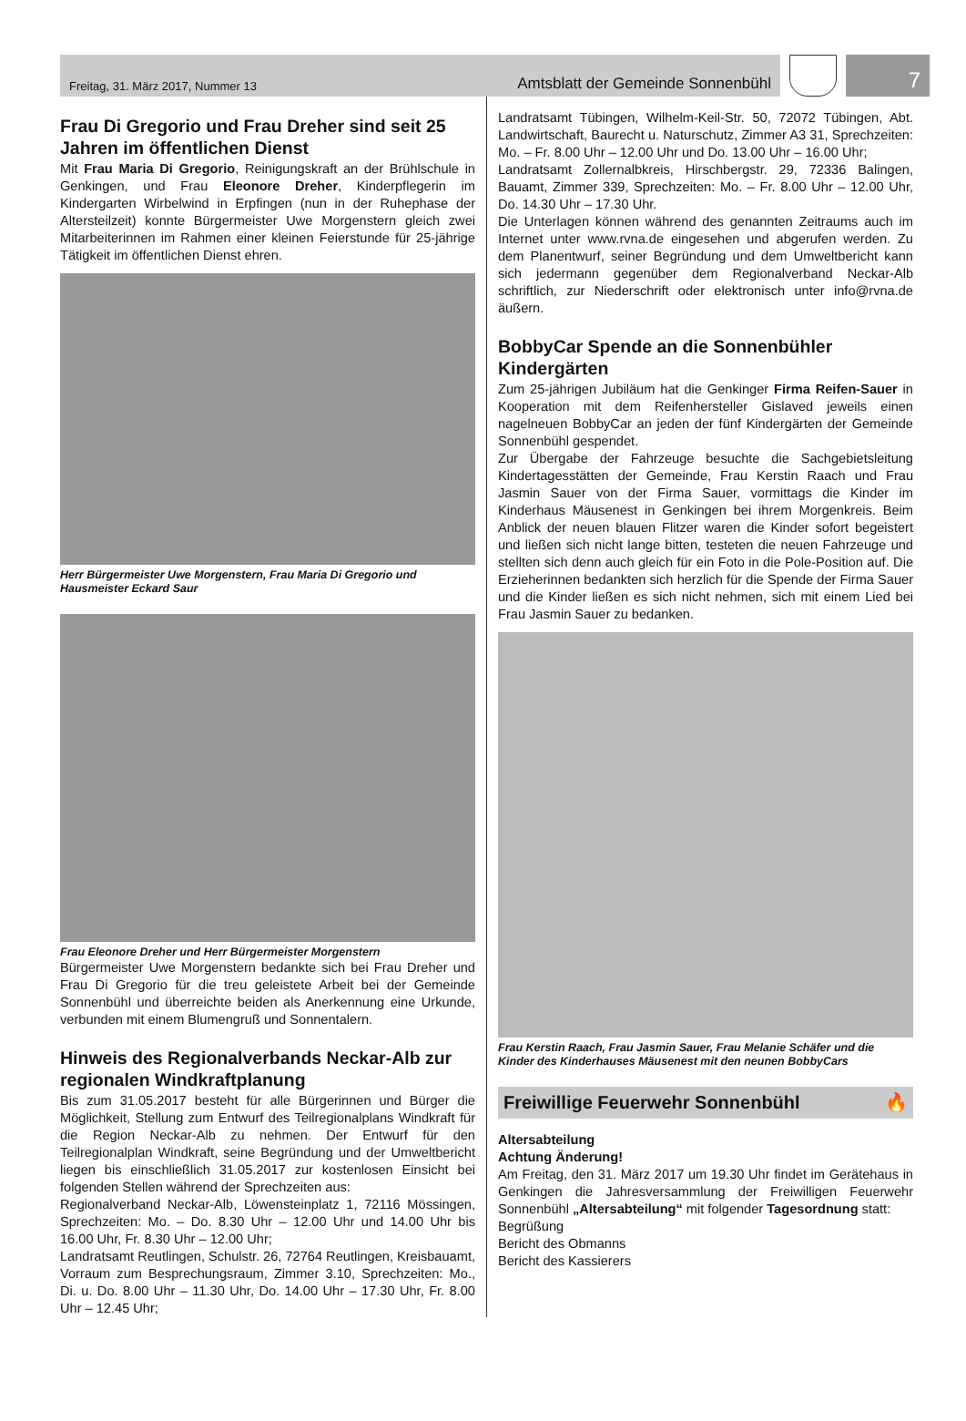Freitag, 31. März 2017, Nummer 13 Amtsblatt der Gemeinde Sonnenbühl
7
Frau Di Gregorio und Frau Dreher sind seit 25 Jahren im öffentlichen Dienst
Mit Frau Maria Di Gregorio, Reinigungskraft an der Brühlschule in Genkingen, und Frau Eleonore Dreher, Kinderpflegerin im Kindergarten Wirbelwind in Erpfingen (nun in der Ruhephase der Altersteilzeit) konnte Bürgermeister Uwe Morgenstern gleich zwei Mitarbeiterinnen im Rahmen einer kleinen Feierstunde für 25-jährige Tätigkeit im öffentlichen Dienst ehren.
Herr Bürgermeister Uwe Morgenstern, Frau Maria Di Gregorio und Hausmeister Eckard Saur
Frau Eleonore Dreher und Herr Bürgermeister Morgenstern
Bürgermeister Uwe Morgenstern bedankte sich bei Frau Dreher und Frau Di Gregorio für die treu geleistete Arbeit bei der Gemeinde Sonnenbühl und überreichte beiden als Anerkennung eine Urkunde, verbunden mit einem Blumengruß und Sonnentalern.
Hinweis des Regionalverbands Neckar-Alb zur regionalen Windkraftplanung
Bis zum 31.05.2017 besteht für alle Bürgerinnen und Bürger die Möglichkeit, Stellung zum Entwurf des Teilregionalplans Windkraft für die Region Neckar-Alb zu nehmen. Der Entwurf für den Teilregionalplan Windkraft, seine Begründung und der Umweltbericht liegen bis einschließlich 31.05.2017 zur kostenlosen Einsicht bei folgenden Stellen während der Sprechzeiten aus:
Regionalverband Neckar-Alb, Löwensteinplatz 1, 72116 Mössingen, Sprechzeiten: Mo. – Do. 8.30 Uhr – 12.00 Uhr und 14.00 Uhr bis 16.00 Uhr, Fr. 8.30 Uhr – 12.00 Uhr;
Landratsamt Reutlingen, Schulstr. 26, 72764 Reutlingen, Kreisbauamt, Vorraum zum Besprechungsraum, Zimmer 3.10, Sprechzeiten: Mo., Di. u. Do. 8.00 Uhr – 11.30 Uhr, Do. 14.00 Uhr – 17.30 Uhr, Fr. 8.00 Uhr – 12.45 Uhr;
Landratsamt Tübingen, Wilhelm-Keil-Str. 50, 72072 Tübingen, Abt. Landwirtschaft, Baurecht u. Naturschutz, Zimmer A3 31, Sprechzeiten: Mo. – Fr. 8.00 Uhr – 12.00 Uhr und Do. 13.00 Uhr – 16.00 Uhr;
Landratsamt Zollernalbkreis, Hirschbergstr. 29, 72336 Balingen, Bauamt, Zimmer 339, Sprechzeiten: Mo. – Fr. 8.00 Uhr – 12.00 Uhr, Do. 14.30 Uhr – 17.30 Uhr.
Die Unterlagen können während des genannten Zeitraums auch im Internet unter www.rvna.de eingesehen und abgerufen werden. Zu dem Planentwurf, seiner Begründung und dem Umweltbericht kann sich jedermann gegenüber dem Regionalverband Neckar-Alb schriftlich, zur Niederschrift oder elektronisch unter info@rvna.de äußern.
BobbyCar Spende an die Sonnenbühler Kindergärten
Zum 25-jährigen Jubiläum hat die Genkinger Firma Reifen-Sauer in Kooperation mit dem Reifenhersteller Gislaved jeweils einen nagelneuen BobbyCar an jeden der fünf Kindergärten der Gemeinde Sonnenbühl gespendet.
Zur Übergabe der Fahrzeuge besuchte die Sachgebietsleitung Kindertagesstätten der Gemeinde, Frau Kerstin Raach und Frau Jasmin Sauer von der Firma Sauer, vormittags die Kinder im Kinderhaus Mäusenest in Genkingen bei ihrem Morgenkreis. Beim Anblick der neuen blauen Flitzer waren die Kinder sofort begeistert und ließen sich nicht lange bitten, testeten die neuen Fahrzeuge und stellten sich denn auch gleich für ein Foto in die Pole-Position auf. Die Erzieherinnen bedankten sich herzlich für die Spende der Firma Sauer und die Kinder ließen es sich nicht nehmen, sich mit einem Lied bei Frau Jasmin Sauer zu bedanken.
Frau Kerstin Raach, Frau Jasmin Sauer, Frau Melanie Schäfer und die Kinder des Kinderhauses Mäusenest mit den neunen BobbyCars
Freiwillige Feuerwehr Sonnenbühl 🔥
Altersabteilung
Achtung Änderung!
Am Freitag, den 31. März 2017 um 19.30 Uhr findet im Gerätehaus in Genkingen die Jahresversammlung der Freiwilligen Feuerwehr Sonnenbühl „Altersabteilung“ mit folgender Tagesordnung statt:
Begrüßung
Bericht des Obmanns
Bericht des Kassierers